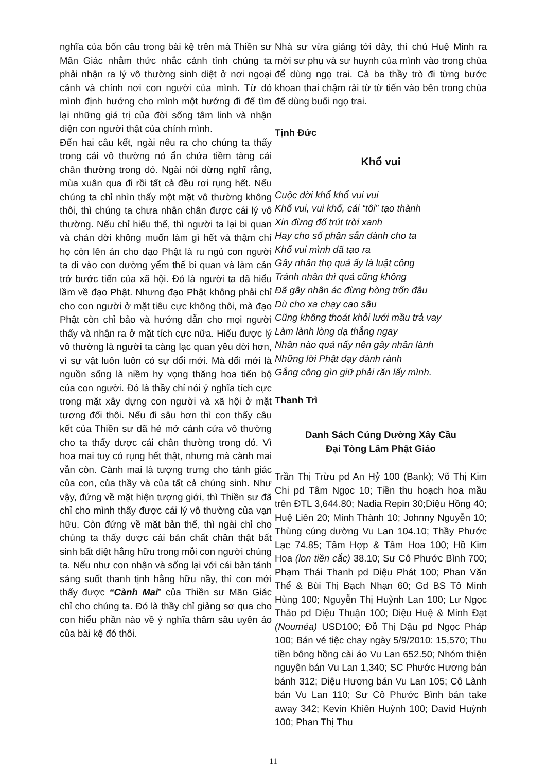nghĩa của bốn câu trong bài kệ trên mà Thiền sư Mãn Giác nhằm thức nhắc cảnh tỉnh chúng ta phải nhận ra lý vô thường sinh diệt ở nơi ngoại cảnh và chính nơi con người của mình. Từ đó mình định hướng cho mình một hướng đi để tìm lại những giá trị của đời sống tâm linh và nhận diện con người thật của chính mình.
Đến hai câu kết, ngài nêu ra cho chúng ta thấy trong cái vô thường nó ẩn chứa tiềm tàng cái chân thường trong đó. Ngài nói đừng nghĩ rằng, mùa xuân qua đi rồi tất cả đều rơi rụng hết. Nếu chúng ta chỉ nhìn thấy một mặt vô thường không thôi, thì chúng ta chưa nhận chân được cái lý vô thường. Nếu chỉ hiểu thế, thì người ta lại bi quan và chán đời không muốn làm gì hết và thậm chí họ còn lên án cho đạo Phật là ru ngủ con người ta đi vào con đường yểm thế bi quan và làm cản trở bước tiến của xã hội. Đó là người ta đã hiểu lầm về đạo Phật. Nhưng đạo Phật không phải chỉ cho con người ở mặt tiêu cực không thôi, mà đạo Phật còn chỉ bảo và hướng dẫn cho mọi người thấy và nhận ra ở mặt tích cực nữa. Hiểu được lý vô thường là người ta càng lạc quan yêu đời hơn, vì sự vật luôn luôn có sự đổi mới. Mà đổi mới là nguồn sống là niềm hy vọng thăng hoa tiến bộ của con người. Đó là thầy chỉ nói ý nghĩa tích cực trong mặt xây dựng con người và xã hội ở mặt tương đối thôi. Nếu đi sâu hơn thì con thấy câu kết của Thiền sư đã hé mở cánh cửa vô thường cho ta thấy được cái chân thường trong đó. Vì hoa mai tuy có rụng hết thật, nhưng mà cành mai vẫn còn. Cành mai là tượng trưng cho tánh giác của con, của thầy và của tất cả chúng sinh. Như vậy, đứng về mặt hiện tượng giới, thì Thiền sư đã chỉ cho mình thấy được cái lý vô thường của vạn hữu. Còn đứng về mặt bản thể, thì ngài chỉ cho chúng ta thấy được cái bản chất chân thật bất sinh bất diệt hằng hữu trong mỗi con người chúng ta. Nếu như con nhận và sống lại với cái bản tánh sáng suốt thanh tịnh hằng hữu nầy, thì con mới thấy được “Cành Mai” của Thiền sư Mãn Giác chỉ cho chúng ta. Đó là thầy chỉ giảng sơ qua cho con hiểu phần nào về ý nghĩa thâm sâu uyên áo của bài kệ đó thôi.
Nhà sư vừa giảng tới đây, thì chú Huệ Minh ra mời sư phụ và sư huynh của mình vào trong chùa để dùng ngọ trai. Cả ba thầy trò đi từng bước khoan thai chậm rải từ từ tiến vào bên trong chùa để dùng buổi ngọ trai.
Tịnh Đức
Khổ vui
Cuộc đời khổ khổ vui vui
Khổ vui, vui khổ, cái “tôi” tạo thành
Xin đừng đổ trút trời xanh
Hay cho số phận sẵn dành cho ta
Khổ vui mình đã tạo ra
Gây nhân thọ quả ấy là luật công
Tránh nhân thì quả cũng không
Đã gây nhân ác đừng hòng trốn đâu
Dù cho xa chạy cao sâu
Cũng không thoát khỏi lưới mầu trả vay
Làm lành lòng dạ thẳng ngay
Nhân nào quả nấy nên gây nhân lành
Những lời Phật dạy đành rành
Gắng công gìn giữ phải răn lấy mình.
Thanh Trì
Danh Sách Cúng Dường Xây Cầu
Đại Tòng Lâm Phật Giáo
Trần Thị Trừu pd An Hỷ 100 (Bank); Võ Thị Kim Chi pd Tâm Ngọc 10; Tiền thu hoạch hoa mầu trên ĐTL 3,644.80; Nadia Repin 30;Diệu Hồng 40; Huệ Liên 20; Minh Thành 10; Johnny Nguyễn 10; Thùng cúng dường Vu Lan 104.10; Thầy Phước Lạc 74.85; Tâm Hợp & Tâm Hoa 100; Hồ Kim Hoa (lon tiền cắc) 38.10; Sư Cô Phước Bình 700; Phạm Thái Thanh pd Diệu Phát 100; Phan Văn Thể & Bùi Thị Bạch Nhạn 60; Gđ BS Tô Minh Hùng 100; Nguyễn Thị Huỳnh Lan 100; Lư Ngọc Thảo pd Diệu Thuận 100; Diệu Huệ & Minh Đạt (Nouméa) USD100; Đỗ Thị Dậu pd Ngọc Pháp 100; Bán vé tiệc chay ngày 5/9/2010: 15,570; Thu tiền bông hồng cài áo Vu Lan 652.50; Nhóm thiện nguyện bán Vu Lan 1,340; SC Phước Hương bán bánh 312; Diệu Hương bán Vu Lan 105; Cô Lành bán Vu Lan 110; Sư Cô Phước Bình bán take away 342; Kevin Khiên Huỳnh 100; David Huỳnh 100; Phan Thị Thu
11